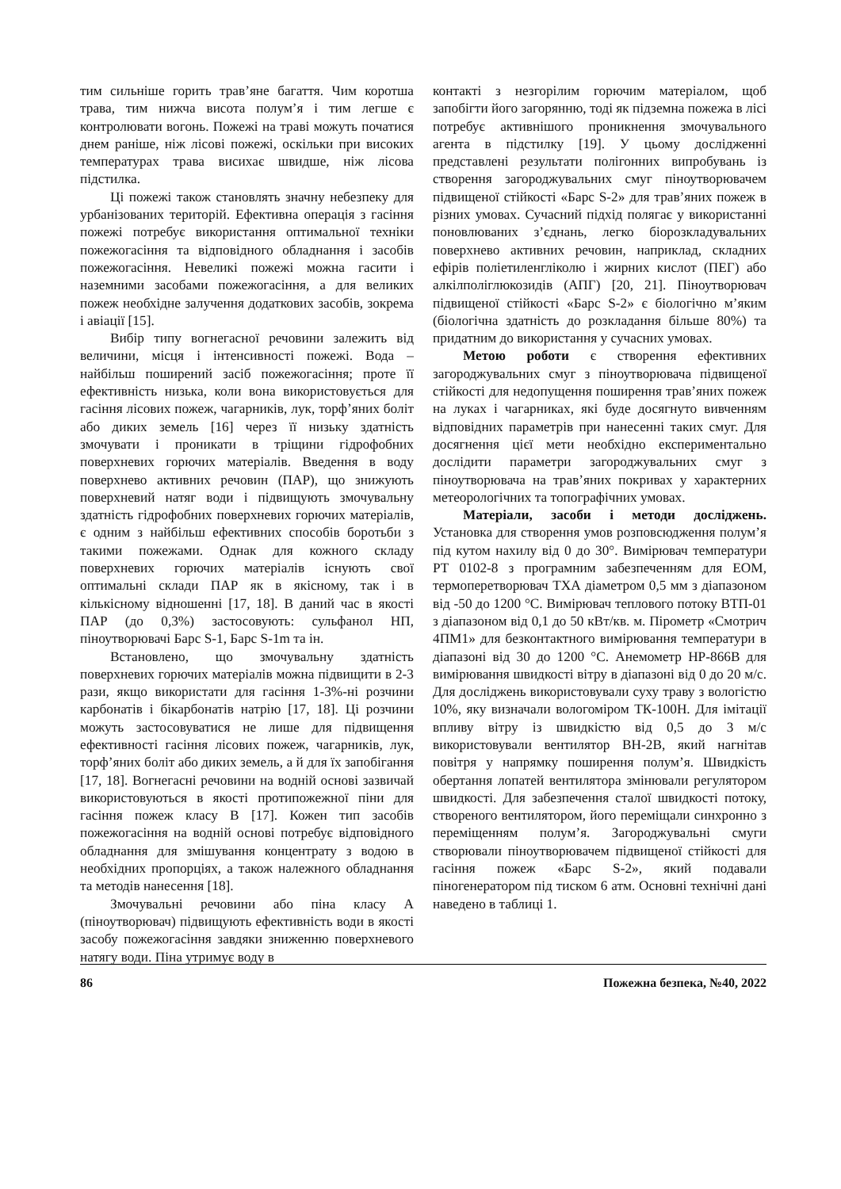тим сильніше горить трав’яне багаття. Чим коротша трава, тим нижча висота полум’я і тим легше є контролювати вогонь. Пожежі на траві можуть початися днем раніше, ніж лісові пожежі, оскільки при високих температурах трава висихає швидше, ніж лісова підстилка.
Ці пожежі також становлять значну небезпеку для урбанізованих територій. Ефективна операція з гасіння пожежі потребує використання оптимальної техніки пожежогасіння та відповідного обладнання і засобів пожежогасіння. Невеликі пожежі можна гасити і наземними засобами пожежогасіння, а для великих пожеж необхідне залучення додаткових засобів, зокрема і авіації [15].
Вибір типу вогнегасної речовини залежить від величини, місця і інтенсивності пожежі. Вода – найбільш поширений засіб пожежогасіння; проте її ефективність низька, коли вона використовується для гасіння лісових пожеж, чагарників, лук, торф’яних боліт або диких земель [16] через її низьку здатність змочувати і проникати в тріщини гідрофобних поверхневих горючих матеріалів. Введення в воду поверхнево активних речовин (ПАР), що знижують поверхневий натяг води і підвищують змочувальну здатність гідрофобних поверхневих горючих матеріалів, є одним з найбільш ефективних способів боротьби з такими пожежами. Однак для кожного складу поверхневих горючих матеріалів існують свої оптимальні склади ПАР як в якісному, так і в кількісному відношенні [17, 18]. В даний час в якості ПАР (до 0,3%) застосовують: сульфанол НП, піноутворювачі Барс S-1, Барс S-1m та ін.
Встановлено, що змочувальну здатність поверхневих горючих матеріалів можна підвищити в 2-3 рази, якщо використати для гасіння 1-3%-ні розчини карбонатів і бікарбонатів натрію [17, 18]. Ці розчини можуть застосовуватися не лише для підвищення ефективності гасіння лісових пожеж, чагарників, лук, торф’яних боліт або диких земель, а й для їх запобігання [17, 18]. Вогнегасні речовини на водній основі зазвичай використовуються в якості протипожежної піни для гасіння пожеж класу В [17]. Кожен тип засобів пожежогасіння на водній основі потребує відповідного обладнання для змішування концентрату з водою в необхідних пропорціях, а також належного обладнання та методів нанесення [18].
Змочувальні речовини або піна класу А (піноутворювач) підвищують ефективність води в якості засобу пожежогасіння завдяки зниженню поверхневого натягу води. Піна утримує воду в
контакті з незгорілим горючим матеріалом, щоб запобігти його загорянню, тоді як підземна пожежа в лісі потребує активнішого проникнення змочувального агента в підстилку [19]. У цьому дослідженні представлені результати полігонних випробувань із створення загороджувальних смуг піноутворювачем підвищеної стійкості «Барс S-2» для трав’яних пожеж в різних умовах. Сучасний підхід полягає у використанні поновлюваних з’єднань, легко біорозкладувальних поверхнево активних речовин, наприклад, складних ефірів поліетиленгліколю і жирних кислот (ПЕГ) або алкілполіглюкозидів (АПГ) [20, 21]. Піноутворювач підвищеної стійкості «Барс S-2» є біологічно м’яким (біологічна здатність до розкладання більше 80%) та придатним до використання у сучасних умовах.
Метою роботи є створення ефективних загороджувальних смуг з піноутворювача підвищеної стійкості для недопущення поширення трав’яних пожеж на луках і чагарниках, які буде досягнуто вивченням відповідних параметрів при нанесенні таких смуг. Для досягнення цієї мети необхідно експериментально дослідити параметри загороджувальних смуг з піноутворювача на трав’яних покривах у характерних метеорологічних та топографічних умовах.
Матеріали, засоби і методи досліджень. Установка для створення умов розповсюдження полум’я під кутом нахилу від 0 до 30°. Вимірювач температури РТ 0102-8 з програмним забезпеченням для ЕОМ, термоперетворювач ТХА діаметром 0,5 мм з діапазоном від -50 до 1200 °С. Вимірювач теплового потоку ВТП-01 з діапазоном від 0,1 до 50 кВт/кв. м. Пірометр «Смотрич 4ПМ1» для безконтактного вимірювання температури в діапазоні від 30 до 1200 °С. Анемометр HP-866В для вимірювання швидкості вітру в діапазоні від 0 до 20 м/с. Для досліджень використовували суху траву з вологістю 10%, яку визначали вологоміром ТК-100Н. Для імітації впливу вітру із швидкістю від 0,5 до 3 м/с використовували вентилятор ВН-2В, який нагнітав повітря у напрямку поширення полум’я. Швидкість обертання лопатей вентилятора змінювали регулятором швидкості. Для забезпечення сталої швидкості потоку, створеного вентилятором, його переміщали синхронно з переміщенням полум’я. Загороджувальні смуги створювали піноутворювачем підвищеної стійкості для гасіння пожеж «Барс S-2», який подавали піногенератором під тиском 6 атм. Основні технічні дані наведено в таблиці 1.
86 Пожежна безпека, №40, 2022